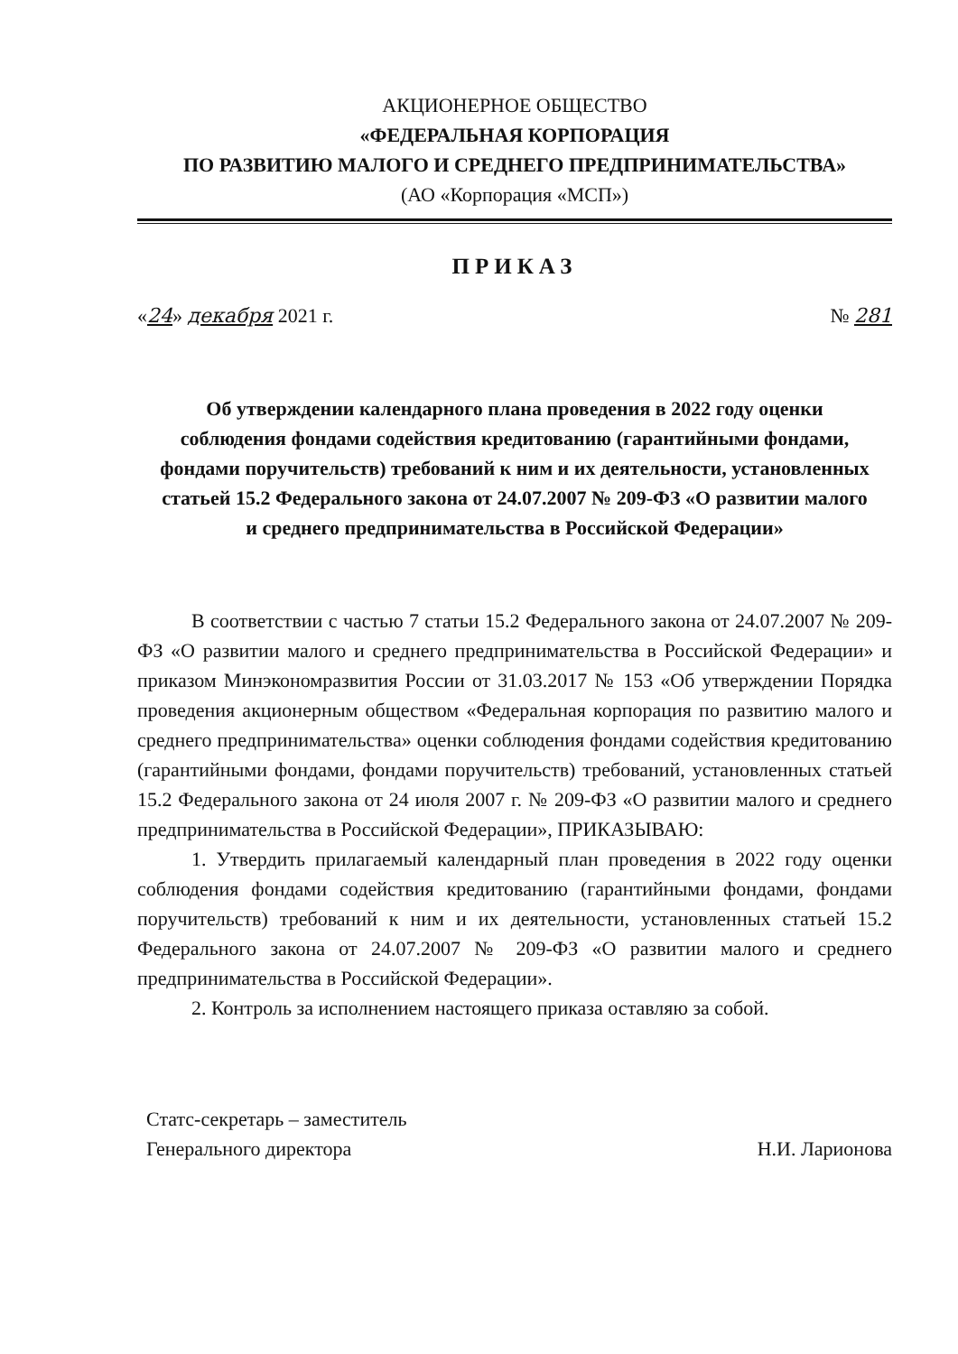АКЦИОНЕРНОЕ ОБЩЕСТВО
«ФЕДЕРАЛЬНАЯ КОРПОРАЦИЯ
ПО РАЗВИТИЮ МАЛОГО И СРЕДНЕГО ПРЕДПРИНИМАТЕЛЬСТВА»
(АО «Корпорация «МСП»)
ПРИКАЗ
«24» декабря 2021 г. № 281
Об утверждении календарного плана проведения в 2022 году оценки соблюдения фондами содействия кредитованию (гарантийными фондами, фондами поручительств) требований к ним и их деятельности, установленных статьей 15.2 Федерального закона от 24.07.2007 № 209-ФЗ «О развитии малого и среднего предпринимательства в Российской Федерации»
В соответствии с частью 7 статьи 15.2 Федерального закона от 24.07.2007 № 209-ФЗ «О развитии малого и среднего предпринимательства в Российской Федерации» и приказом Минэкономразвития России от 31.03.2017 № 153 «Об утверждении Порядка проведения акционерным обществом «Федеральная корпорация по развитию малого и среднего предпринимательства» оценки соблюдения фондами содействия кредитованию (гарантийными фондами, фондами поручительств) требований, установленных статьей 15.2 Федерального закона от 24 июля 2007 г. № 209-ФЗ «О развитии малого и среднего предпринимательства в Российской Федерации», ПРИКАЗЫВАЮ:
1. Утвердить прилагаемый календарный план проведения в 2022 году оценки соблюдения фондами содействия кредитованию (гарантийными фондами, фондами поручительств) требований к ним и их деятельности, установленных статьей 15.2 Федерального закона от 24.07.2007 № 209-ФЗ «О развитии малого и среднего предпринимательства в Российской Федерации».
2. Контроль за исполнением настоящего приказа оставляю за собой.
Статс-секретарь – заместитель
Генерального директора
Н.И. Ларионова